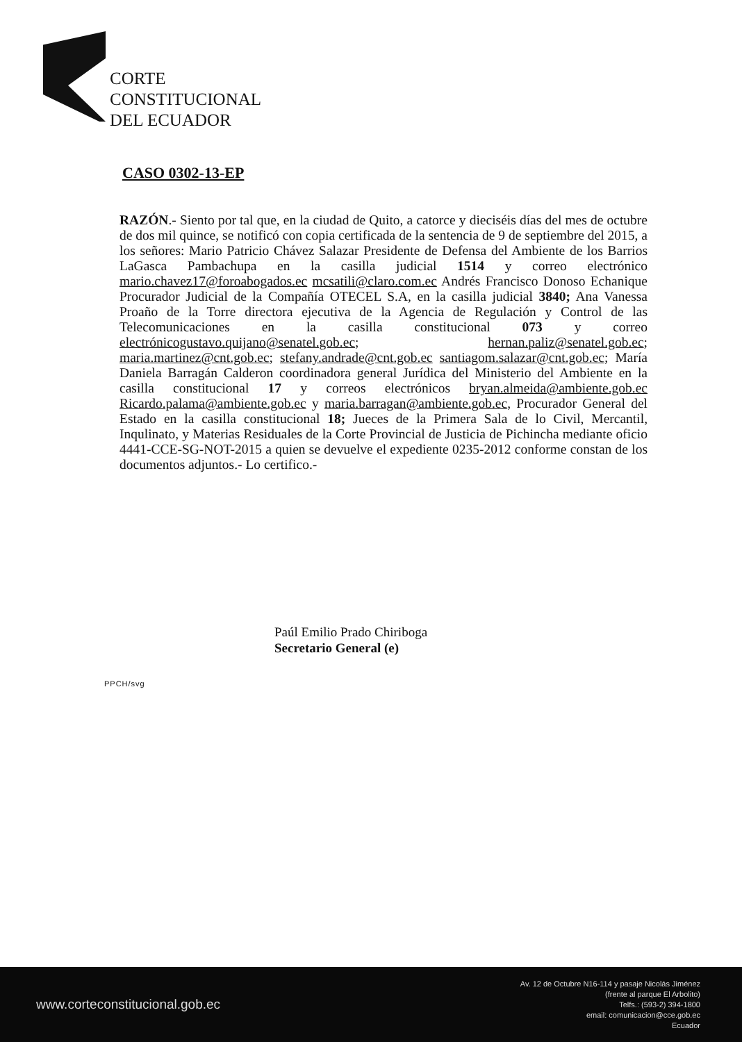CORTE
CONSTITUCIONAL
DEL ECUADOR
CASO 0302-13-EP
RAZÓN.- Siento por tal que, en la ciudad de Quito, a catorce y dieciséis días del mes de octubre de dos mil quince, se notificó con copia certificada de la sentencia de 9 de septiembre del 2015, a los señores: Mario Patricio Chávez Salazar Presidente de Defensa del Ambiente de los Barrios LaGasca Pambachupa en la casilla judicial 1514 y correo electrónico mario.chavez17@foroabogados.ec mcsatili@claro.com.ec Andrés Francisco Donoso Echanique Procurador Judicial de la Compañía OTECEL S.A, en la casilla judicial 3840; Ana Vanessa Proaño de la Torre directora ejecutiva de la Agencia de Regulación y Control de las Telecomunicaciones en la casilla constitucional 073 y correo electrónicogustavo.quijano@senatel.gob.ec; hernan.paliz@senatel.gob.ec; maria.martinez@cnt.gob.ec; stefany.andrade@cnt.gob.ec santiagom.salazar@cnt.gob.ec; María Daniela Barragán Calderon coordinadora general Jurídica del Ministerio del Ambiente en la casilla constitucional 17 y correos electrónicos bryan.almeida@ambiente.gob.ec Ricardo.palama@ambiente.gob.ec y maria.barragan@ambiente.gob.ec, Procurador General del Estado en la casilla constitucional 18; Jueces de la Primera Sala de lo Civil, Mercantil, Inqulinato, y Materias Residuales de la Corte Provincial de Justicia de Pichincha mediante oficio 4441-CCE-SG-NOT-2015 a quien se devuelve el expediente 0235-2012 conforme constan de los documentos adjuntos.- Lo certifico.-
Paúl Emilio Prado Chiriboga
Secretario General (e)
PPCH/svg
www.corteconstitucional.gob.ec
Av. 12 de Octubre N16-114 y pasaje Nicolás Jiménez
(frente al parque El Arbolito)
Telfs.: (593-2) 394-1800
email: comunicacion@cce.gob.ec
Ecuador